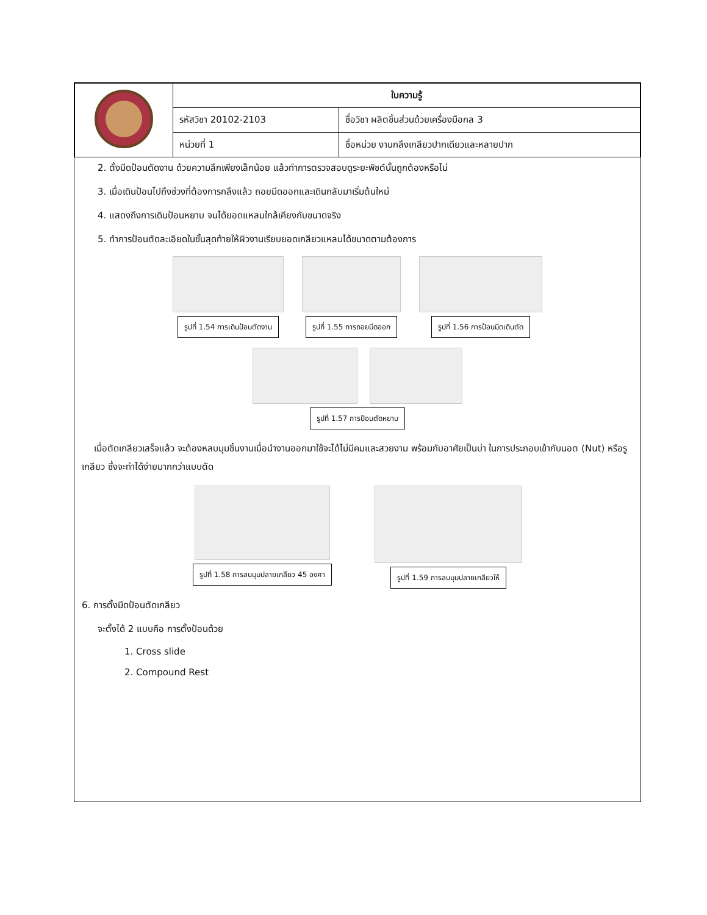| | ใบความรู้ | |
| | รหัสวิชา 20102-2103 | ชื่อวิชา ผลิตชิ้นส่วนด้วยเครื่องมือกล 3 |
| | หน่วยที่ 1 | ชื่อหน่วย งานกลึงเกลียวปากเดียวและหลายปาก |
2. ตั้งมีดป้อนตัดงาน ด้วยความลึกเพียงเล็กน้อย แล้วทำการตรวจสอบดูระยะพิชต์นั้นถูกต้องหรือไม่
3. เมื่อเดินป้อนไปถึงช่วงที่ต้องการกลึงแล้ว ถอยมีดออกและเดินกลับมาเริ่มต้นใหม่
4. แสดงถึงการเดินป้อนหยาบ จนได้ยอดแหลมใกล้เคียงกับขนาดจริง
5. ทำการป้อนตัดละเอียดในขั้นสุดท้ายให้ผิวงานเรียบยอดเกลียวแหลมได้ขนาดตามต้องการ
รูปที่ 1.54 การเดินป้อนตัดงาน รูปที่ 1.55 การถอยมีดออก รูปที่ 1.56 การป้อนมีดเดินตัด
รูปที่ 1.57 การป้อนตัดหยาบ
เมื่อตัดเกลียวเสร็จแล้ว จะต้องหลบมุมชิ้นงานเมื่อนำงานออกมาใช้จะได้ไม่มีคมและสวยงาม พร้อมกับอาศัยเป็นบ่า ในการประกอบเข้ากับนอต (Nut) หรือรูเกลียว ซึ่งจะทำได้ง่ายมากกว่าแบบตัด
รูปที่ 1.58 การลบมุมปลายเกลียว 45 องศา
รูปที่ 1.59 การลบมุมปลายเกลียวให้
6. การตั้งมีดป้อนตัดเกลียว
จะตั้งได้ 2 แบบคือ การตั้งป้อนด้วย
1. Cross slide
2. Compound Rest